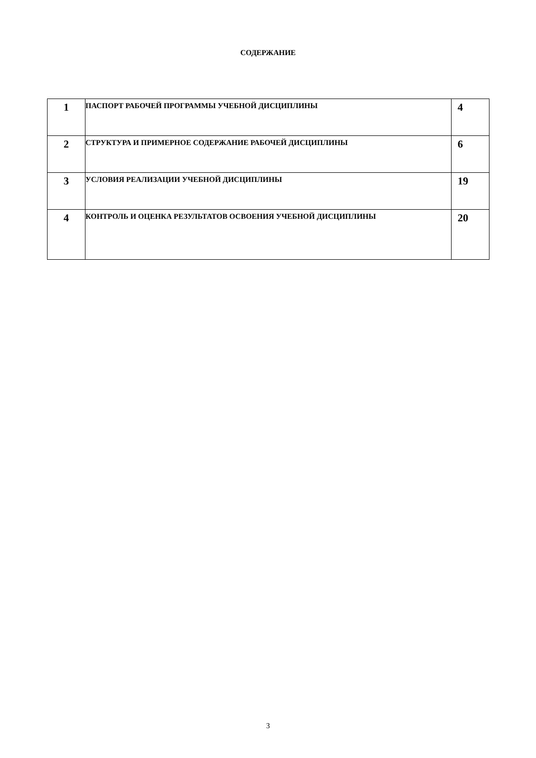СОДЕРЖАНИЕ
| 1 | ПАСПОРТ РАБОЧЕЙ ПРОГРАММЫ УЧЕБНОЙ ДИСЦИПЛИНЫ | 4 |
| 2 | СТРУКТУРА И ПРИМЕРНОЕ СОДЕРЖАНИЕ РАБОЧЕЙ ДИСЦИПЛИНЫ | 6 |
| 3 | УСЛОВИЯ РЕАЛИЗАЦИИ УЧЕБНОЙ ДИСЦИПЛИНЫ | 19 |
| 4 | КОНТРОЛЬ И ОЦЕНКА РЕЗУЛЬТАТОВ ОСВОЕНИЯ УЧЕБНОЙ ДИСЦИПЛИНЫ | 20 |
3